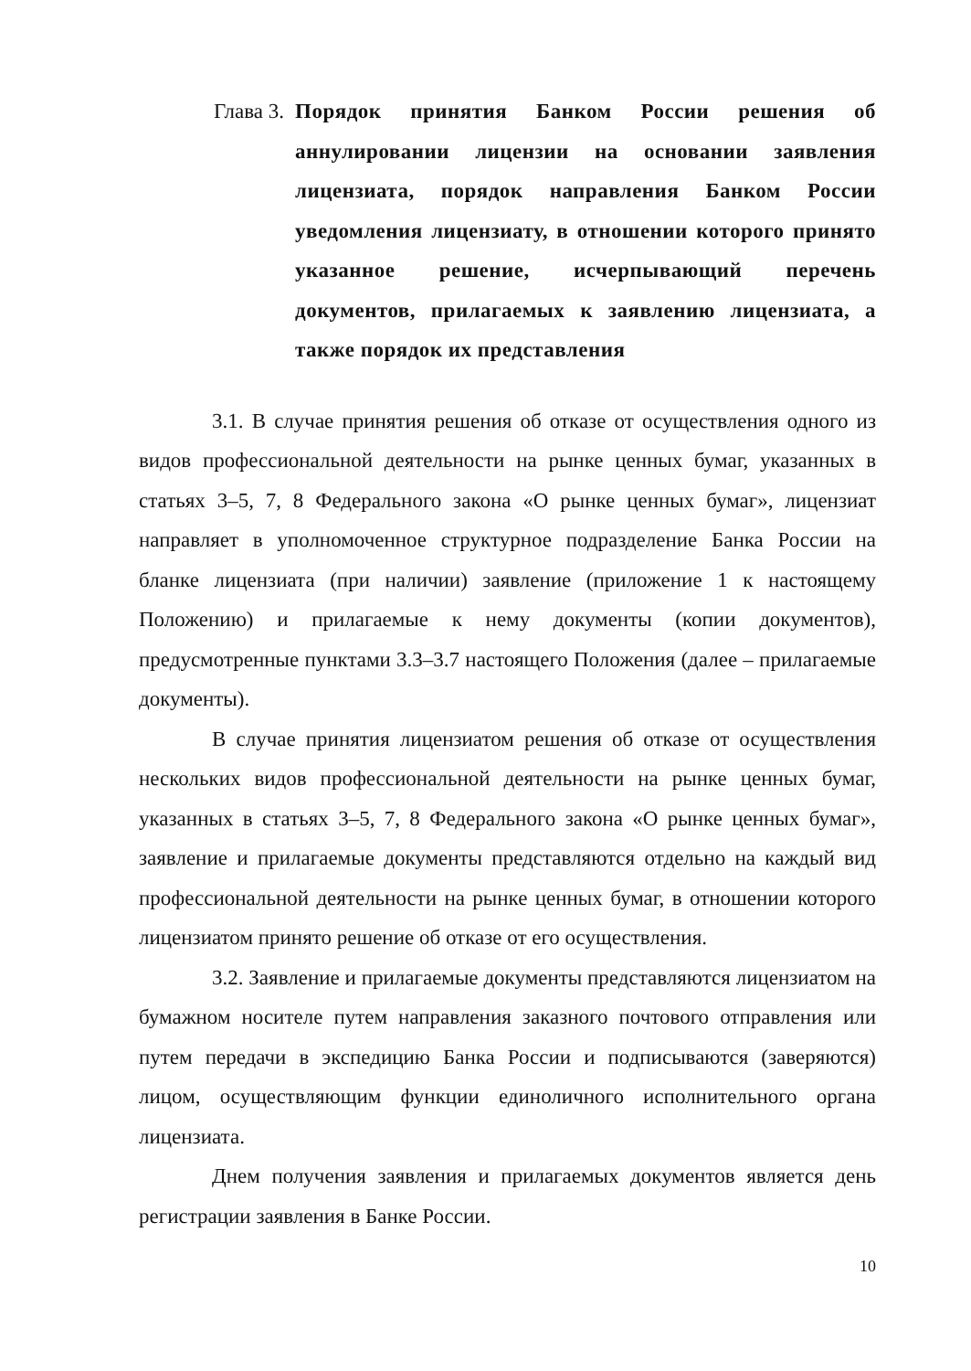Глава 3. Порядок принятия Банком России решения об аннулировании лицензии на основании заявления лицензиата, порядок направления Банком России уведомления лицензиату, в отношении которого принято указанное решение, исчерпывающий перечень документов, прилагаемых к заявлению лицензиата, а также порядок их представления
3.1. В случае принятия решения об отказе от осуществления одного из видов профессиональной деятельности на рынке ценных бумаг, указанных в статьях 3–5, 7, 8 Федерального закона «О рынке ценных бумаг», лицензиат направляет в уполномоченное структурное подразделение Банка России на бланке лицензиата (при наличии) заявление (приложение 1 к настоящему Положению) и прилагаемые к нему документы (копии документов), предусмотренные пунктами 3.3–3.7 настоящего Положения (далее – прилагаемые документы).
В случае принятия лицензиатом решения об отказе от осуществления нескольких видов профессиональной деятельности на рынке ценных бумаг, указанных в статьях 3–5, 7, 8 Федерального закона «О рынке ценных бумаг», заявление и прилагаемые документы представляются отдельно на каждый вид профессиональной деятельности на рынке ценных бумаг, в отношении которого лицензиатом принято решение об отказе от его осуществления.
3.2. Заявление и прилагаемые документы представляются лицензиатом на бумажном носителе путем направления заказного почтового отправления или путем передачи в экспедицию Банка России и подписываются (заверяются) лицом, осуществляющим функции единоличного исполнительного органа лицензиата.
Днем получения заявления и прилагаемых документов является день регистрации заявления в Банке России.
10